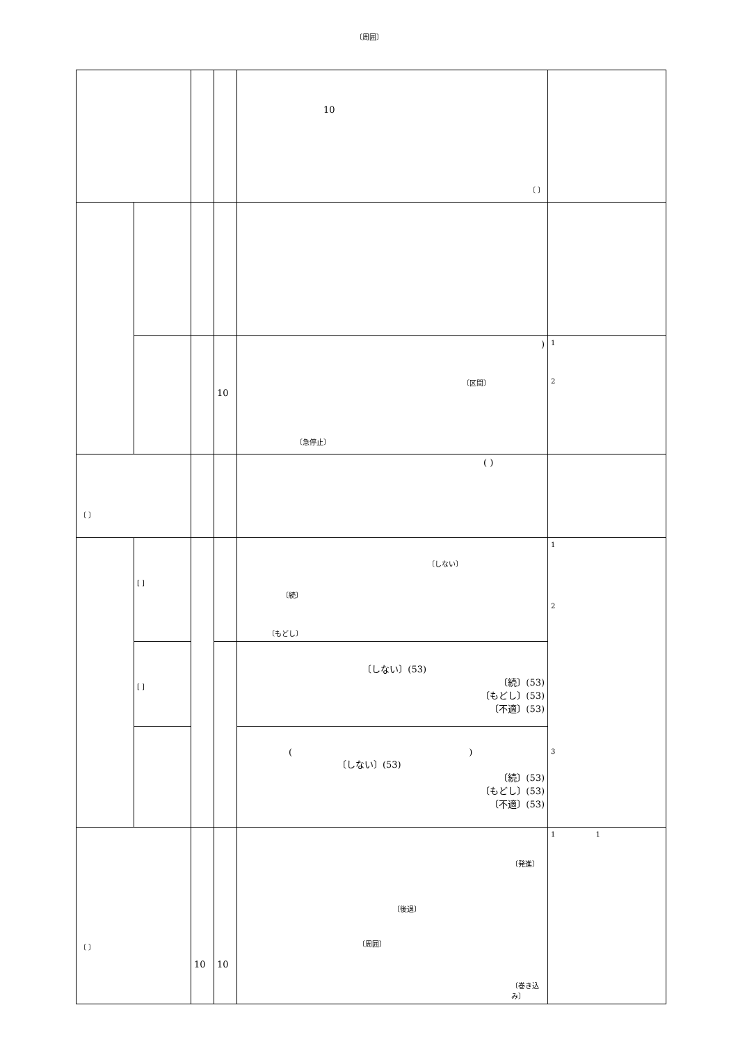〔周囲〕
| | | | | 10 〔 〕 | |
| | | | 10 | ) 〔区間〕 〔急停止〕 | 1 2 |
| 〔 〕 | | | | ( ) | |
| | [ ] | | | 〔しない〕 〔続〕 〔もどし〕 | 1 2 3 |
| | [ ] | | | 〔しない〕(53) 〔続〕(53) 〔もどし〕(53) 〔不適〕(53) | |
| | | | | ( ) 〔しない〕(53) 〔続〕(53) 〔もどし〕(53) 〔不適〕(53) | |
| 〔 〕 | | 10 | 10 | 〔発進〕 〔後退〕 〔周囲〕 〔巻き込み〕 | 1 1 |